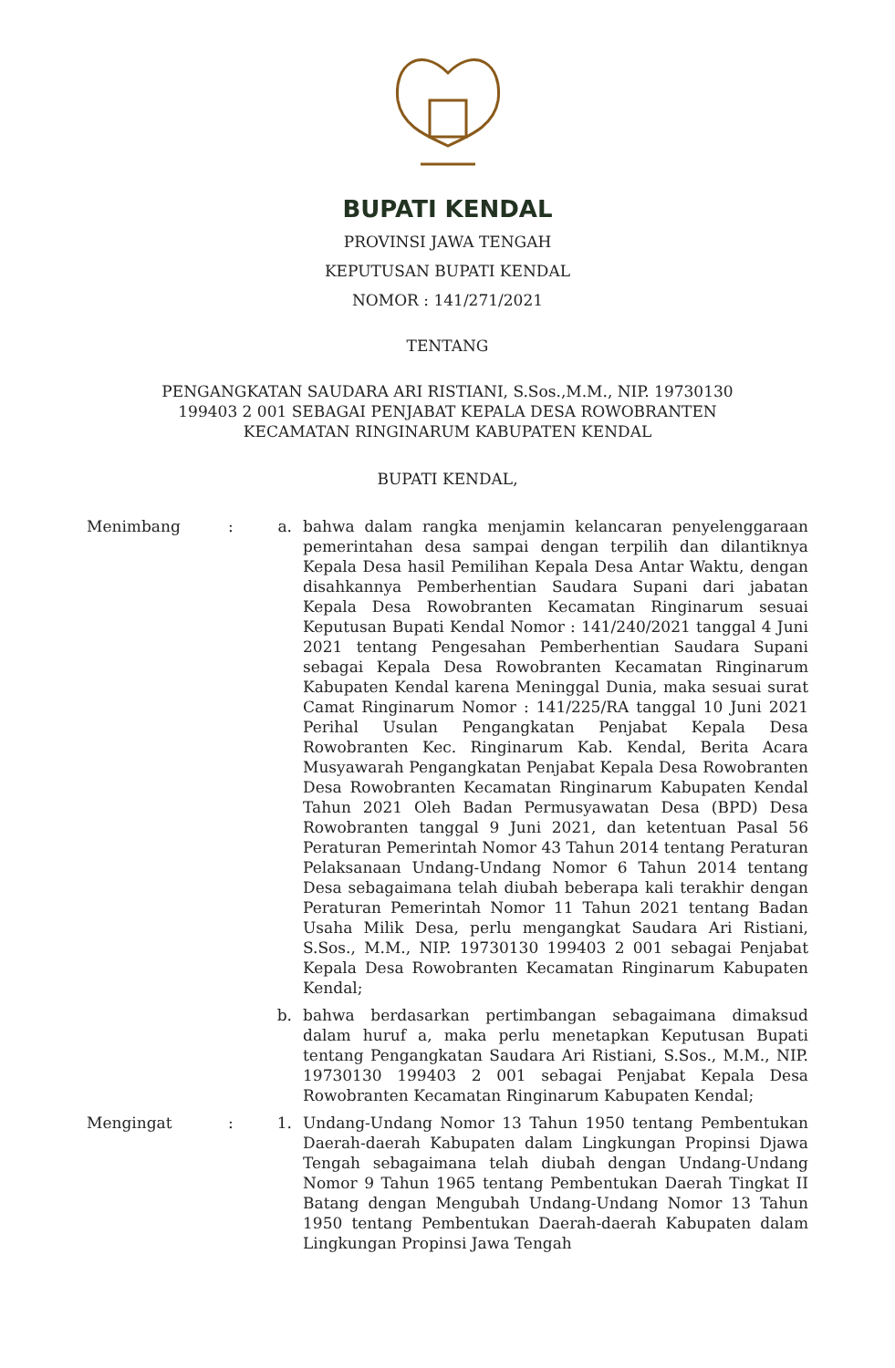BUPATI KENDAL
PROVINSI JAWA TENGAH
KEPUTUSAN BUPATI KENDAL
NOMOR : 141/271/2021
TENTANG
PENGANGKATAN SAUDARA ARI RISTIANI, S.Sos.,M.M., NIP. 19730130
199403 2 001 SEBAGAI PENJABAT KEPALA DESA ROWOBRANTEN
KECAMATAN RINGINARUM KABUPATEN KENDAL
BUPATI KENDAL,
Menimbang : a. bahwa dalam rangka menjamin kelancaran penyelenggaraan pemerintahan desa sampai dengan terpilih dan dilantiknya Kepala Desa hasil Pemilihan Kepala Desa Antar Waktu, dengan disahkannya Pemberhentian Saudara Supani dari jabatan Kepala Desa Rowobranten Kecamatan Ringinarum sesuai Keputusan Bupati Kendal Nomor : 141/240/2021 tanggal 4 Juni 2021 tentang Pengesahan Pemberhentian Saudara Supani sebagai Kepala Desa Rowobranten Kecamatan Ringinarum Kabupaten Kendal karena Meninggal Dunia, maka sesuai surat Camat Ringinarum Nomor : 141/225/RA tanggal 10 Juni 2021 Perihal Usulan Pengangkatan Penjabat Kepala Desa Rowobranten Kec. Ringinarum Kab. Kendal, Berita Acara Musyawarah Pengangkatan Penjabat Kepala Desa Rowobranten Desa Rowobranten Kecamatan Ringinarum Kabupaten Kendal Tahun 2021 Oleh Badan Permusyawatan Desa (BPD) Desa Rowobranten tanggal 9 Juni 2021, dan ketentuan Pasal 56 Peraturan Pemerintah Nomor 43 Tahun 2014 tentang Peraturan Pelaksanaan Undang-Undang Nomor 6 Tahun 2014 tentang Desa sebagaimana telah diubah beberapa kali terakhir dengan Peraturan Pemerintah Nomor 11 Tahun 2021 tentang Badan Usaha Milik Desa, perlu mengangkat Saudara Ari Ristiani, S.Sos., M.M., NIP. 19730130 199403 2 001 sebagai Penjabat Kepala Desa Rowobranten Kecamatan Ringinarum Kabupaten Kendal;
b. bahwa berdasarkan pertimbangan sebagaimana dimaksud dalam huruf a, maka perlu menetapkan Keputusan Bupati tentang Pengangkatan Saudara Ari Ristiani, S.Sos., M.M., NIP. 19730130 199403 2 001 sebagai Penjabat Kepala Desa Rowobranten Kecamatan Ringinarum Kabupaten Kendal;
Mengingat : 1. Undang-Undang Nomor 13 Tahun 1950 tentang Pembentukan Daerah-daerah Kabupaten dalam Lingkungan Propinsi Djawa Tengah sebagaimana telah diubah dengan Undang-Undang Nomor 9 Tahun 1965 tentang Pembentukan Daerah Tingkat II Batang dengan Mengubah Undang-Undang Nomor 13 Tahun 1950 tentang Pembentukan Daerah-daerah Kabupaten dalam Lingkungan Propinsi Jawa Tengah